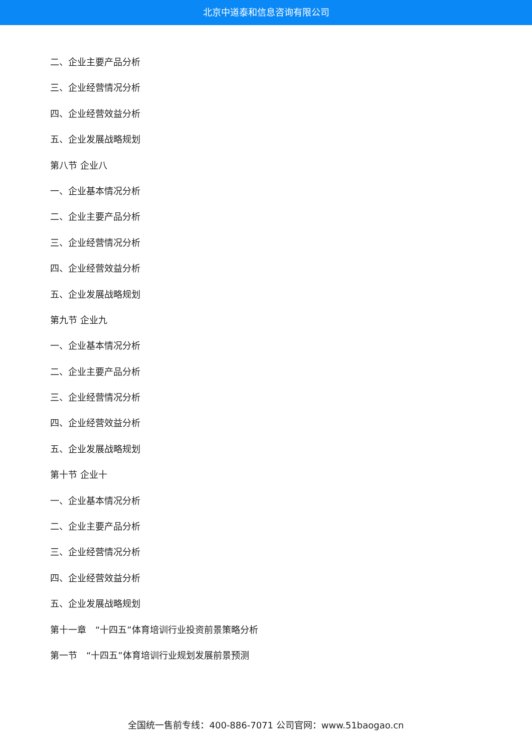北京中道泰和信息咨询有限公司
二、企业主要产品分析
三、企业经营情况分析
四、企业经营效益分析
五、企业发展战略规划
第八节 企业八
一、企业基本情况分析
二、企业主要产品分析
三、企业经营情况分析
四、企业经营效益分析
五、企业发展战略规划
第九节 企业九
一、企业基本情况分析
二、企业主要产品分析
三、企业经营情况分析
四、企业经营效益分析
五、企业发展战略规划
第十节 企业十
一、企业基本情况分析
二、企业主要产品分析
三、企业经营情况分析
四、企业经营效益分析
五、企业发展战略规划
第十一章　“十四五”体育培训行业投资前景策略分析
第一节　“十四五”体育培训行业规划发展前景预测
全国统一售前专线：400-886-7071 公司官网：www.51baogao.cn